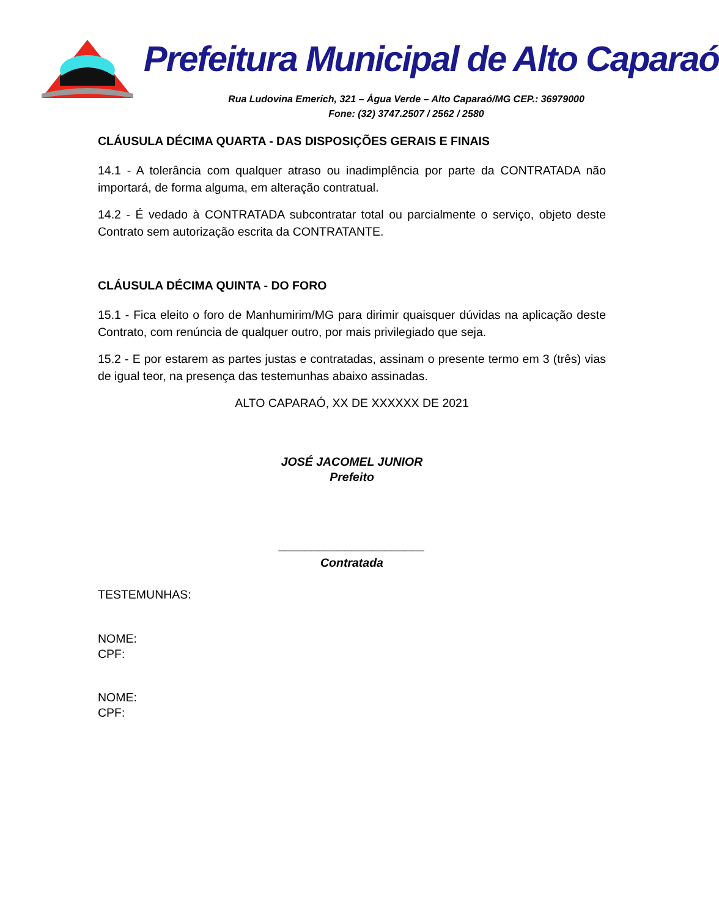Prefeitura Municipal de Alto Caparaó
Rua Ludovina Emerich, 321 – Água Verde – Alto Caparaó/MG CEP.: 36979000
Fone: (32) 3747.2507 / 2562 / 2580
CLÁUSULA DÉCIMA QUARTA - DAS DISPOSIÇÕES GERAIS E FINAIS
14.1 - A tolerância com qualquer atraso ou inadimplência por parte da CONTRATADA não importará, de forma alguma, em alteração contratual.
14.2 - É vedado à CONTRATADA subcontratar total ou parcialmente o serviço, objeto deste Contrato sem autorização escrita da CONTRATANTE.
CLÁUSULA DÉCIMA QUINTA - DO FORO
15.1 - Fica eleito o foro de Manhumirim/MG para dirimir quaisquer dúvidas na aplicação deste Contrato, com renúncia de qualquer outro, por mais privilegiado que seja.
15.2 - E por estarem as partes justas e contratadas, assinam o presente termo em 3 (três) vias de igual teor, na presença das testemunhas abaixo assinadas.
ALTO CAPARAÓ, XX DE XXXXXX DE 2021
JOSÉ JACOMEL JUNIOR
Prefeito
______________________
Contratada
TESTEMUNHAS:
NOME:
CPF:
NOME:
CPF: